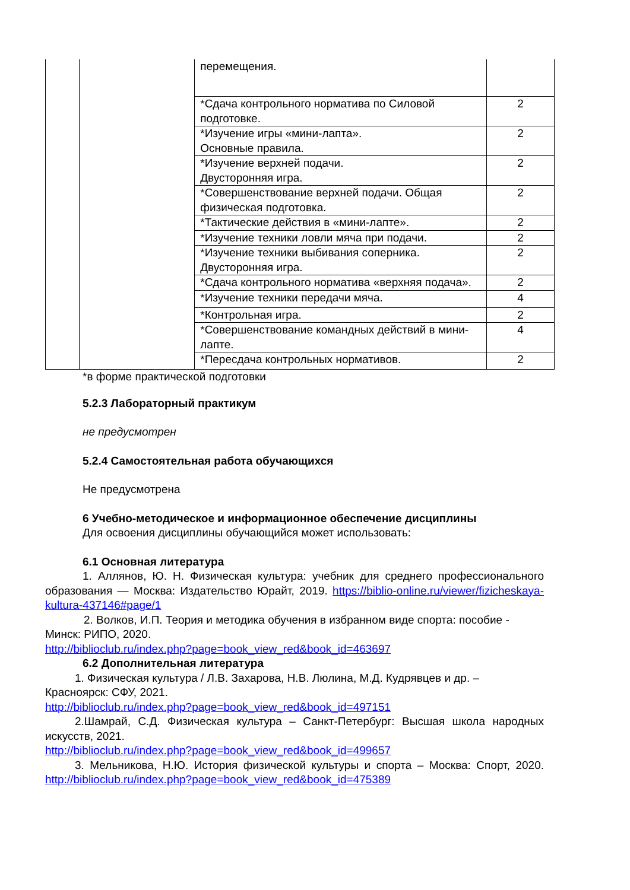| | | перемещения. | |
| | | *Сдача контрольного норматива по Силовой подготовке. | 2 |
| | | *Изучение игры «мини-лапта». Основные правила. | 2 |
| | | *Изучение верхней подачи. Двусторонняя игра. | 2 |
| | | *Совершенствование верхней подачи. Общая физическая подготовка. | 2 |
| | | *Тактические действия в «мини-лапте». | 2 |
| | | *Изучение техники ловли мяча при подачи. | 2 |
| | | *Изучение техники выбивания соперника. Двусторонняя игра. | 2 |
| | | *Сдача контрольного норматива «верхняя подача». | 2 |
| | | *Изучение техники передачи мяча. | 4 |
| | | *Контрольная игра. | 2 |
| | | *Совершенствование командных действий в мини-лапте. | 4 |
| | | *Пересдача контрольных нормативов. | 2 |
*в форме практической подготовки
5.2.3 Лабораторный практикум
не предусмотрен
5.2.4 Самостоятельная работа обучающихся
Не предусмотрена
6 Учебно-методическое и информационное обеспечение дисциплины
Для освоения дисциплины обучающийся может использовать:
6.1 Основная литература
1. Аллянов, Ю. Н. Физическая культура: учебник для среднего профессионального образования — Москва: Издательство Юрайт, 2019. https://biblio-online.ru/viewer/fizicheskaya-kultura-437146#page/1
2. Волков, И.П. Теория и методика обучения в избранном виде спорта: пособие - Минск: РИПО, 2020.
http://biblioclub.ru/index.php?page=book_view_red&book_id=463697
6.2 Дополнительная литература
1. Физическая культура / Л.В. Захарова, Н.В. Люлина, М.Д. Кудрявцев и др. – Красноярск: СФУ, 2021.
http://biblioclub.ru/index.php?page=book_view_red&book_id=497151
2.Шамрай, С.Д. Физическая культура – Санкт-Петербург: Высшая школа народных искусств, 2021.
http://biblioclub.ru/index.php?page=book_view_red&book_id=499657
3. Мельникова, Н.Ю. История физической культуры и спорта – Москва: Спорт, 2020. http://biblioclub.ru/index.php?page=book_view_red&book_id=475389